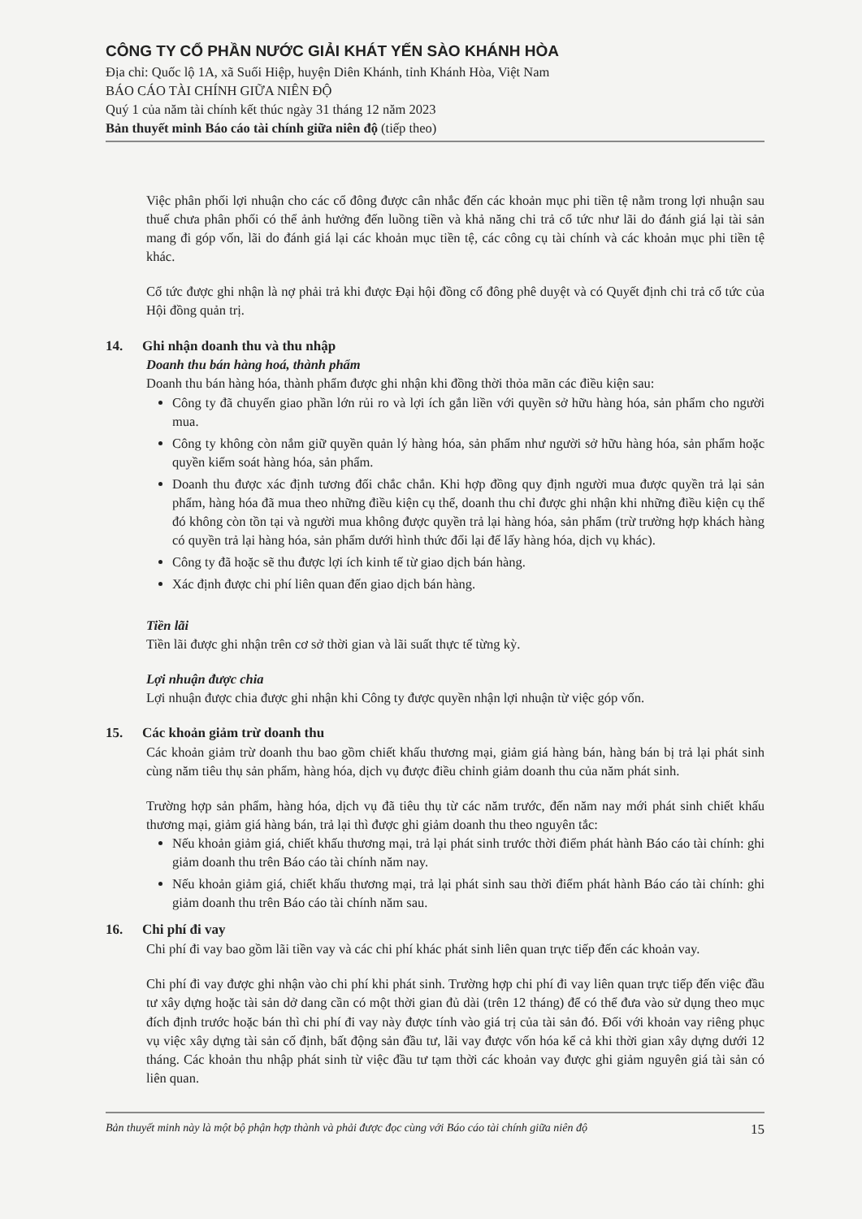CÔNG TY CỔ PHẦN NƯỚC GIẢI KHÁT YẾN SÀO KHÁNH HÒA
Địa chỉ: Quốc lộ 1A, xã Suối Hiệp, huyện Diên Khánh, tỉnh Khánh Hòa, Việt Nam
BÁO CÁO TÀI CHÍNH GIỮA NIÊN ĐỘ
Quý 1 của năm tài chính kết thúc ngày 31 tháng 12 năm 2023
Bản thuyết minh Báo cáo tài chính giữa niên độ (tiếp theo)
Việc phân phối lợi nhuận cho các cổ đông được cân nhắc đến các khoản mục phi tiền tệ nằm trong lợi nhuận sau thuế chưa phân phối có thể ảnh hưởng đến luồng tiền và khả năng chi trả cổ tức như lãi do đánh giá lại tài sản mang đi góp vốn, lãi do đánh giá lại các khoản mục tiền tệ, các công cụ tài chính và các khoản mục phi tiền tệ khác.
Cổ tức được ghi nhận là nợ phải trả khi được Đại hội đồng cổ đông phê duyệt và có Quyết định chi trả cổ tức của Hội đồng quản trị.
14. Ghi nhận doanh thu và thu nhập
Doanh thu bán hàng hoá, thành phẩm
Doanh thu bán hàng hóa, thành phẩm được ghi nhận khi đồng thời thỏa mãn các điều kiện sau:
Công ty đã chuyển giao phần lớn rủi ro và lợi ích gắn liền với quyền sở hữu hàng hóa, sản phẩm cho người mua.
Công ty không còn nắm giữ quyền quản lý hàng hóa, sản phẩm như người sở hữu hàng hóa, sản phẩm hoặc quyền kiểm soát hàng hóa, sản phẩm.
Doanh thu được xác định tương đối chắc chắn. Khi hợp đồng quy định người mua được quyền trả lại sản phẩm, hàng hóa đã mua theo những điều kiện cụ thể, doanh thu chỉ được ghi nhận khi những điều kiện cụ thể đó không còn tồn tại và người mua không được quyền trả lại hàng hóa, sản phẩm (trừ trường hợp khách hàng có quyền trả lại hàng hóa, sản phẩm dưới hình thức đổi lại để lấy hàng hóa, dịch vụ khác).
Công ty đã hoặc sẽ thu được lợi ích kinh tế từ giao dịch bán hàng.
Xác định được chi phí liên quan đến giao dịch bán hàng.
Tiền lãi
Tiền lãi được ghi nhận trên cơ sở thời gian và lãi suất thực tế từng kỳ.
Lợi nhuận được chia
Lợi nhuận được chia được ghi nhận khi Công ty được quyền nhận lợi nhuận từ việc góp vốn.
15. Các khoản giảm trừ doanh thu
Các khoản giảm trừ doanh thu bao gồm chiết khấu thương mại, giảm giá hàng bán, hàng bán bị trả lại phát sinh cùng năm tiêu thụ sản phẩm, hàng hóa, dịch vụ được điều chỉnh giảm doanh thu của năm phát sinh.
Trường hợp sản phẩm, hàng hóa, dịch vụ đã tiêu thụ từ các năm trước, đến năm nay mới phát sinh chiết khấu thương mại, giảm giá hàng bán, trả lại thì được ghi giảm doanh thu theo nguyên tắc:
Nếu khoản giảm giá, chiết khấu thương mại, trả lại phát sinh trước thời điểm phát hành Báo cáo tài chính: ghi giảm doanh thu trên Báo cáo tài chính năm nay.
Nếu khoản giảm giá, chiết khấu thương mại, trả lại phát sinh sau thời điểm phát hành Báo cáo tài chính: ghi giảm doanh thu trên Báo cáo tài chính năm sau.
16. Chi phí đi vay
Chi phí đi vay bao gồm lãi tiền vay và các chi phí khác phát sinh liên quan trực tiếp đến các khoản vay.
Chi phí đi vay được ghi nhận vào chi phí khi phát sinh. Trường hợp chi phí đi vay liên quan trực tiếp đến việc đầu tư xây dựng hoặc tài sản dở dang cần có một thời gian đủ dài (trên 12 tháng) để có thể đưa vào sử dụng theo mục đích định trước hoặc bán thì chi phí đi vay này được tính vào giá trị của tài sản đó. Đối với khoản vay riêng phục vụ việc xây dựng tài sản cố định, bất động sản đầu tư, lãi vay được vốn hóa kể cả khi thời gian xây dựng dưới 12 tháng. Các khoản thu nhập phát sinh từ việc đầu tư tạm thời các khoản vay được ghi giảm nguyên giá tài sản có liên quan.
Bản thuyết minh này là một bộ phận hợp thành và phải được đọc cùng với Báo cáo tài chính giữa niên độ 15